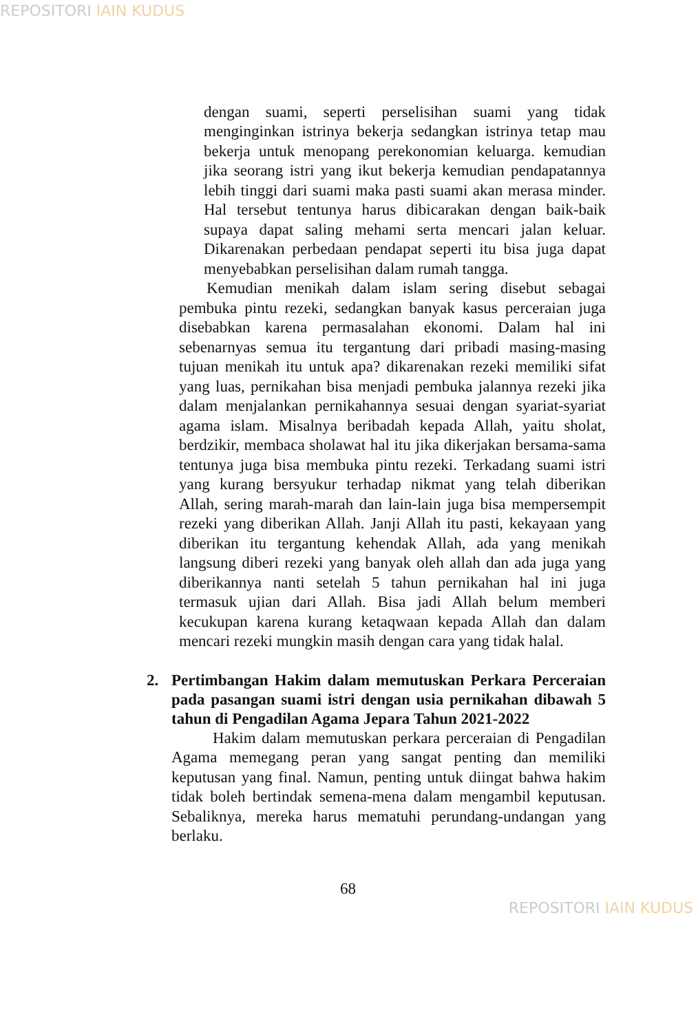REPOSITORI IAIN KUDUS
dengan suami, seperti perselisihan suami yang tidak menginginkan istrinya bekerja sedangkan istrinya tetap mau bekerja untuk menopang perekonomian keluarga. kemudian jika seorang istri yang ikut bekerja kemudian pendapatannya lebih tinggi dari suami maka pasti suami akan merasa minder. Hal tersebut tentunya harus dibicarakan dengan baik-baik supaya dapat saling mehami serta mencari jalan keluar. Dikarenakan perbedaan pendapat seperti itu bisa juga dapat menyebabkan perselisihan dalam rumah tangga.
Kemudian menikah dalam islam sering disebut sebagai pembuka pintu rezeki, sedangkan banyak kasus perceraian juga disebabkan karena permasalahan ekonomi. Dalam hal ini sebenarnyas semua itu tergantung dari pribadi masing-masing tujuan menikah itu untuk apa? dikarenakan rezeki memiliki sifat yang luas, pernikahan bisa menjadi pembuka jalannya rezeki jika dalam menjalankan pernikahannya sesuai dengan syariat-syariat agama islam. Misalnya beribadah kepada Allah, yaitu sholat, berdzikir, membaca sholawat hal itu jika dikerjakan bersama-sama tentunya juga bisa membuka pintu rezeki. Terkadang suami istri yang kurang bersyukur terhadap nikmat yang telah diberikan Allah, sering marah-marah dan lain-lain juga bisa mempersempit rezeki yang diberikan Allah. Janji Allah itu pasti, kekayaan yang diberikan itu tergantung kehendak Allah, ada yang menikah langsung diberi rezeki yang banyak oleh allah dan ada juga yang diberikannya nanti setelah 5 tahun pernikahan hal ini juga termasuk ujian dari Allah. Bisa jadi Allah belum memberi kecukupan karena kurang ketaqwaan kepada Allah dan dalam mencari rezeki mungkin masih dengan cara yang tidak halal.
2. Pertimbangan Hakim dalam memutuskan Perkara Perceraian pada pasangan suami istri dengan usia pernikahan dibawah 5 tahun di Pengadilan Agama Jepara Tahun 2021-2022
Hakim dalam memutuskan perkara perceraian di Pengadilan Agama memegang peran yang sangat penting dan memiliki keputusan yang final. Namun, penting untuk diingat bahwa hakim tidak boleh bertindak semena-mena dalam mengambil keputusan. Sebaliknya, mereka harus mematuhi perundang-undangan yang berlaku.
68
REPOSITORI IAIN KUDUS